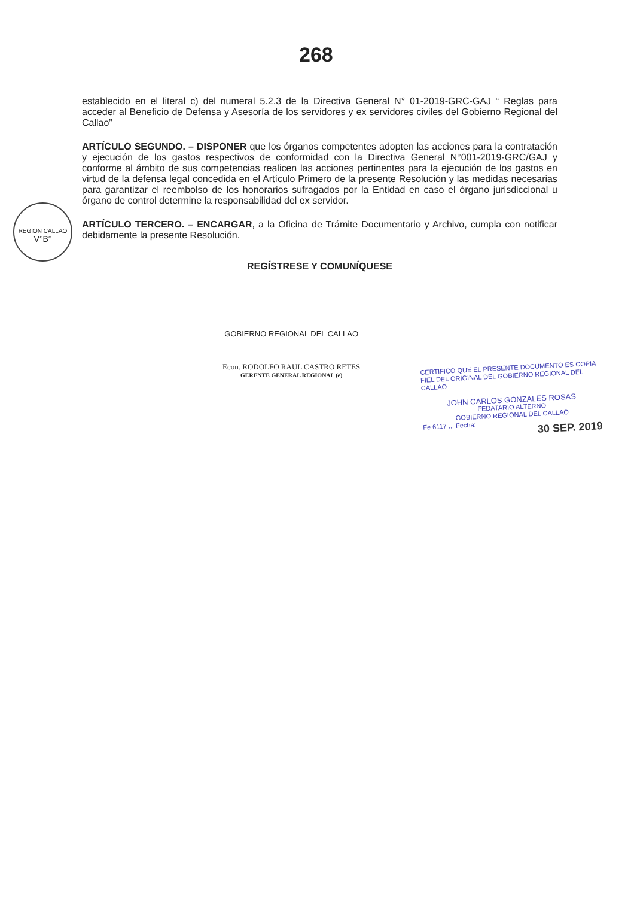268
REGION CALLAO
V°B°
establecido en el literal c) del numeral 5.2.3 de la Directiva General N° 01-2019-GRC-GAJ “ Reglas para acceder al Beneficio de Defensa y Asesoría de los servidores y ex servidores civiles del Gobierno Regional del Callao”
ARTÍCULO SEGUNDO. – DISPONER que los órganos competentes adopten las acciones para la contratación y ejecución de los gastos respectivos de conformidad con la Directiva General N°001-2019-GRC/GAJ y conforme al ámbito de sus competencias realicen las acciones pertinentes para la ejecución de los gastos en virtud de la defensa legal concedida en el Artículo Primero de la presente Resolución y las medidas necesarias para garantizar el reembolso de los honorarios sufragados por la Entidad en caso el órgano jurisdiccional u órgano de control determine la responsabilidad del ex servidor.
ARTÍCULO TERCERO. – ENCARGAR, a la Oficina de Trámite Documentario y Archivo, cumpla con notificar debidamente la presente Resolución.
REGÍSTRESE Y COMUNÍQUESE
GOBIERNO REGIONAL DEL CALLAO
Econ. RODOLFO RAUL CASTRO RETES
GERENTE GENERAL REGIONAL (e)
CERTIFICO QUE EL PRESENTE DOCUMENTO ES COPIA FIEL DEL ORIGINAL DEL GOBIERNO REGIONAL DEL CALLAO
JOHN CARLOS GONZALES ROSAS
FEDATARIO ALTERNO
GOBIERNO REGIONAL DEL CALLAO
Fe 6117 ... Fecha:
30 SEP. 2019